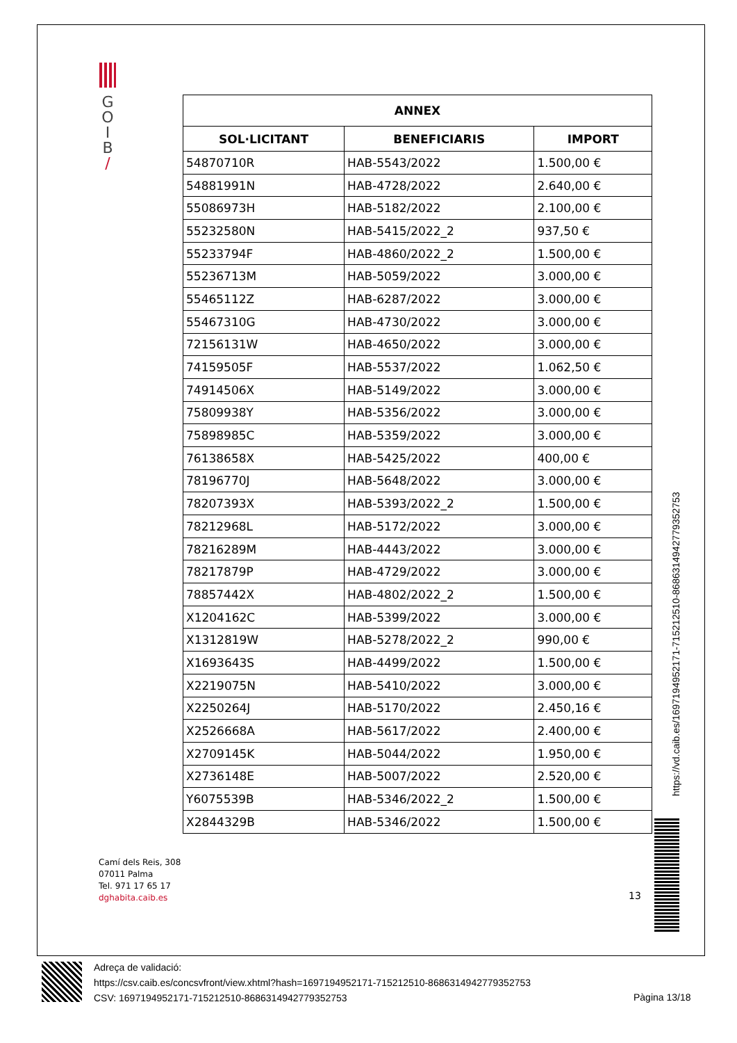G
O
I
B
/
| ANNEX | | |
| --- | --- | --- |
| SOL·LICITANT | BENEFICIARIS | IMPORT |
| 54870710R | HAB-5543/2022 | 1.500,00 € |
| 54881991N | HAB-4728/2022 | 2.640,00 € |
| 55086973H | HAB-5182/2022 | 2.100,00 € |
| 55232580N | HAB-5415/2022_2 | 937,50 € |
| 55233794F | HAB-4860/2022_2 | 1.500,00 € |
| 55236713M | HAB-5059/2022 | 3.000,00 € |
| 55465112Z | HAB-6287/2022 | 3.000,00 € |
| 55467310G | HAB-4730/2022 | 3.000,00 € |
| 72156131W | HAB-4650/2022 | 3.000,00 € |
| 74159505F | HAB-5537/2022 | 1.062,50 € |
| 74914506X | HAB-5149/2022 | 3.000,00 € |
| 75809938Y | HAB-5356/2022 | 3.000,00 € |
| 75898985C | HAB-5359/2022 | 3.000,00 € |
| 76138658X | HAB-5425/2022 | 400,00 € |
| 78196770J | HAB-5648/2022 | 3.000,00 € |
| 78207393X | HAB-5393/2022_2 | 1.500,00 € |
| 78212968L | HAB-5172/2022 | 3.000,00 € |
| 78216289M | HAB-4443/2022 | 3.000,00 € |
| 78217879P | HAB-4729/2022 | 3.000,00 € |
| 78857442X | HAB-4802/2022_2 | 1.500,00 € |
| X1204162C | HAB-5399/2022 | 3.000,00 € |
| X1312819W | HAB-5278/2022_2 | 990,00 € |
| X1693643S | HAB-4499/2022 | 1.500,00 € |
| X2219075N | HAB-5410/2022 | 3.000,00 € |
| X2250264J | HAB-5170/2022 | 2.450,16 € |
| X2526668A | HAB-5617/2022 | 2.400,00 € |
| X2709145K | HAB-5044/2022 | 1.950,00 € |
| X2736148E | HAB-5007/2022 | 2.520,00 € |
| Y6075539B | HAB-5346/2022_2 | 1.500,00 € |
| X2844329B | HAB-5346/2022 | 1.500,00 € |
https://vd.caib.es/1697194952171-715212510-8686314942779352753
Camí dels Reis, 308
07011 Palma
Tel. 971 17 65 17
dghabita.caib.es
13
Adreça de validació:
https://csv.caib.es/concsvfront/view.xhtml?hash=1697194952171-715212510-8686314942779352753
CSV: 1697194952171-715212510-8686314942779352753
Pàgina 13/18